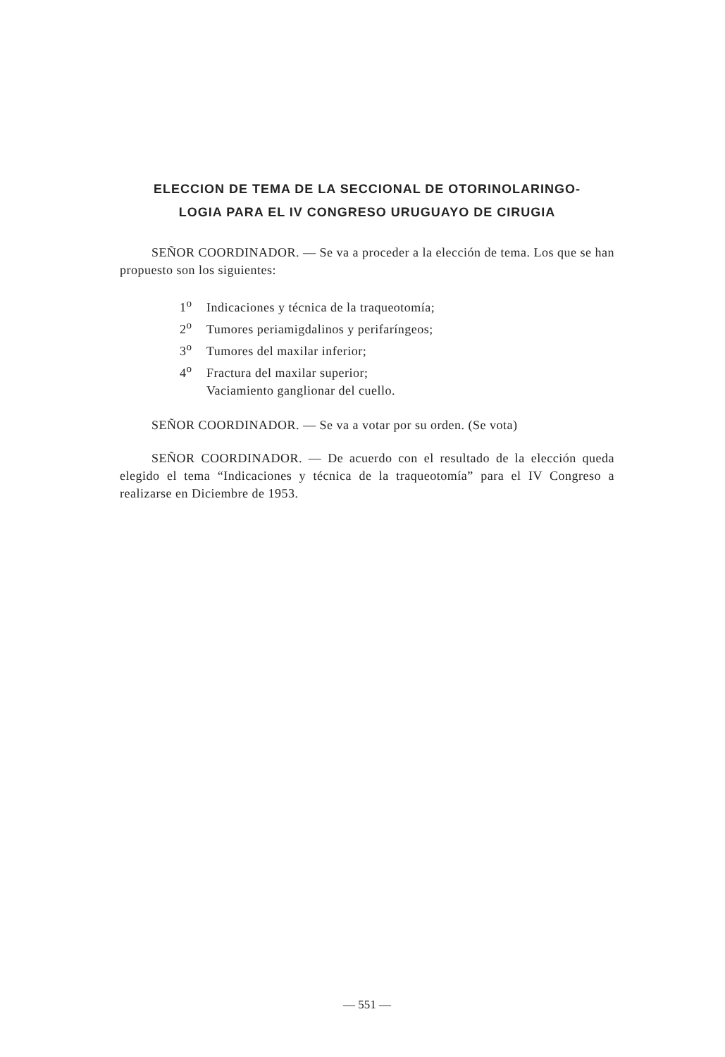ELECCION DE TEMA DE LA SECCIONAL DE OTORINOLARINGO-
LOGIA PARA EL IV CONGRESO URUGUAYO DE CIRUGIA
SEÑOR COORDINADOR. — Se va a proceder a la elección de tema. Los que se han propuesto son los siguientes:
1<sup>o</sup> Indicaciones y técnica de la traqueotomía;
2<sup>o</sup> Tumores periamigdalinos y perifaríngeos;
3<sup>o</sup> Tumores del maxilar inferior;
4<sup>o</sup> Fractura del maxilar superior;
Vaciamiento ganglionar del cuello.
SEÑOR COORDINADOR. — Se va a votar por su orden. (Se vota)
SEÑOR COORDINADOR. — De acuerdo con el resultado de la elección queda elegido el tema “Indicaciones y técnica de la traqueotomía” para el IV Congreso a realizarse en Diciembre de 1953.
— 551 —